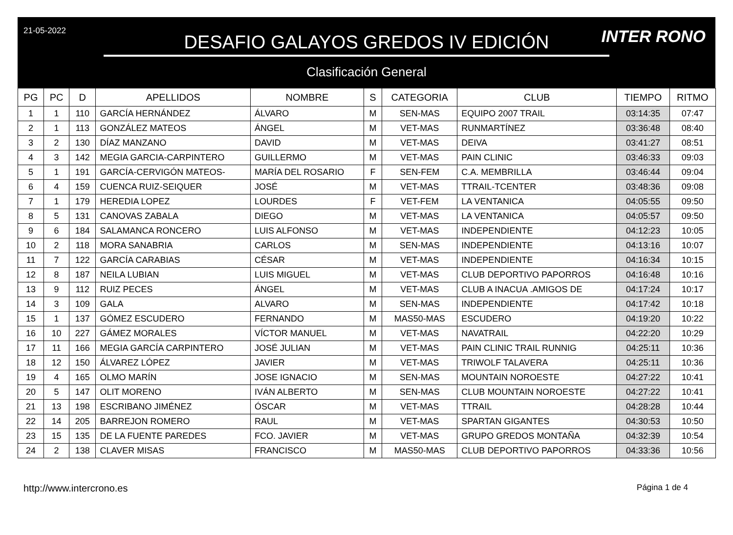21-05-2022
DESAFIO GALAYOS GREDOS IV EDICIÓN
Clasificación General
INTER RONO
| PG | PC | D | APELLIDOS | NOMBRE | S | CATEGORIA | CLUB | TIEMPO | RITMO |
| --- | --- | --- | --- | --- | --- | --- | --- | --- | --- |
| 1 | 1 | 110 | GARCÍA HERNÁNDEZ | ÁLVARO | M | SEN-MAS | EQUIPO 2007 TRAIL | 03:14:35 | 07:47 |
| 2 | 1 | 113 | GONZÁLEZ MATEOS | ÁNGEL | M | VET-MAS | RUNMARTÍNEZ | 03:36:48 | 08:40 |
| 3 | 2 | 130 | DÍAZ MANZANO | DAVID | M | VET-MAS | DEIVA | 03:41:27 | 08:51 |
| 4 | 3 | 142 | MEGIA GARCIA-CARPINTERO | GUILLERMO | M | VET-MAS | PAIN CLINIC | 03:46:33 | 09:03 |
| 5 | 1 | 191 | GARCÍA-CERVIGÓN MATEOS- | MARÍA DEL ROSARIO | F | SEN-FEM | C.A. MEMBRILLA | 03:46:44 | 09:04 |
| 6 | 4 | 159 | CUENCA RUIZ-SEIQUER | JOSÉ | M | VET-MAS | TTRAIL-TCENTER | 03:48:36 | 09:08 |
| 7 | 1 | 179 | HEREDIA LOPEZ | LOURDES | F | VET-FEM | LA VENTANICA | 04:05:55 | 09:50 |
| 8 | 5 | 131 | CANOVAS ZABALA | DIEGO | M | VET-MAS | LA VENTANICA | 04:05:57 | 09:50 |
| 9 | 6 | 184 | SALAMANCA RONCERO | LUIS ALFONSO | M | VET-MAS | INDEPENDIENTE | 04:12:23 | 10:05 |
| 10 | 2 | 118 | MORA SANABRIA | CARLOS | M | SEN-MAS | INDEPENDIENTE | 04:13:16 | 10:07 |
| 11 | 7 | 122 | GARCÍA CARABIAS | CÉSAR | M | VET-MAS | INDEPENDIENTE | 04:16:34 | 10:15 |
| 12 | 8 | 187 | NEILA LUBIAN | LUIS MIGUEL | M | VET-MAS | CLUB DEPORTIVO PAPORROS | 04:16:48 | 10:16 |
| 13 | 9 | 112 | RUIZ PECES | ÁNGEL | M | VET-MAS | CLUB A INACUA .AMIGOS DE | 04:17:24 | 10:17 |
| 14 | 3 | 109 | GALA | ALVARO | M | SEN-MAS | INDEPENDIENTE | 04:17:42 | 10:18 |
| 15 | 1 | 137 | GÓMEZ ESCUDERO | FERNANDO | M | MAS50-MAS | ESCUDERO | 04:19:20 | 10:22 |
| 16 | 10 | 227 | GÁMEZ MORALES | VÍCTOR MANUEL | M | VET-MAS | NAVATRAIL | 04:22:20 | 10:29 |
| 17 | 11 | 166 | MEGIA GARCÍA CARPINTERO | JOSÉ JULIAN | M | VET-MAS | PAIN CLINIC TRAIL RUNNIG | 04:25:11 | 10:36 |
| 18 | 12 | 150 | ÁLVAREZ LÓPEZ | JAVIER | M | VET-MAS | TRIWOLF TALAVERA | 04:25:11 | 10:36 |
| 19 | 4 | 165 | OLMO MARÍN | JOSE IGNACIO | M | SEN-MAS | MOUNTAIN NOROESTE | 04:27:22 | 10:41 |
| 20 | 5 | 147 | OLIT MORENO | IVÁN ALBERTO | M | SEN-MAS | CLUB MOUNTAIN NOROESTE | 04:27:22 | 10:41 |
| 21 | 13 | 198 | ESCRIBANO JIMÉNEZ | ÓSCAR | M | VET-MAS | TTRAIL | 04:28:28 | 10:44 |
| 22 | 14 | 205 | BARREJON ROMERO | RAUL | M | VET-MAS | SPARTAN GIGANTES | 04:30:53 | 10:50 |
| 23 | 15 | 135 | DE LA FUENTE PAREDES | FCO. JAVIER | M | VET-MAS | GRUPO GREDOS MONTAÑA | 04:32:39 | 10:54 |
| 24 | 2 | 138 | CLAVER MISAS | FRANCISCO | M | MAS50-MAS | CLUB DEPORTIVO PAPORROS | 04:33:36 | 10:56 |
http://www.intercrono.es Página 1 de 4